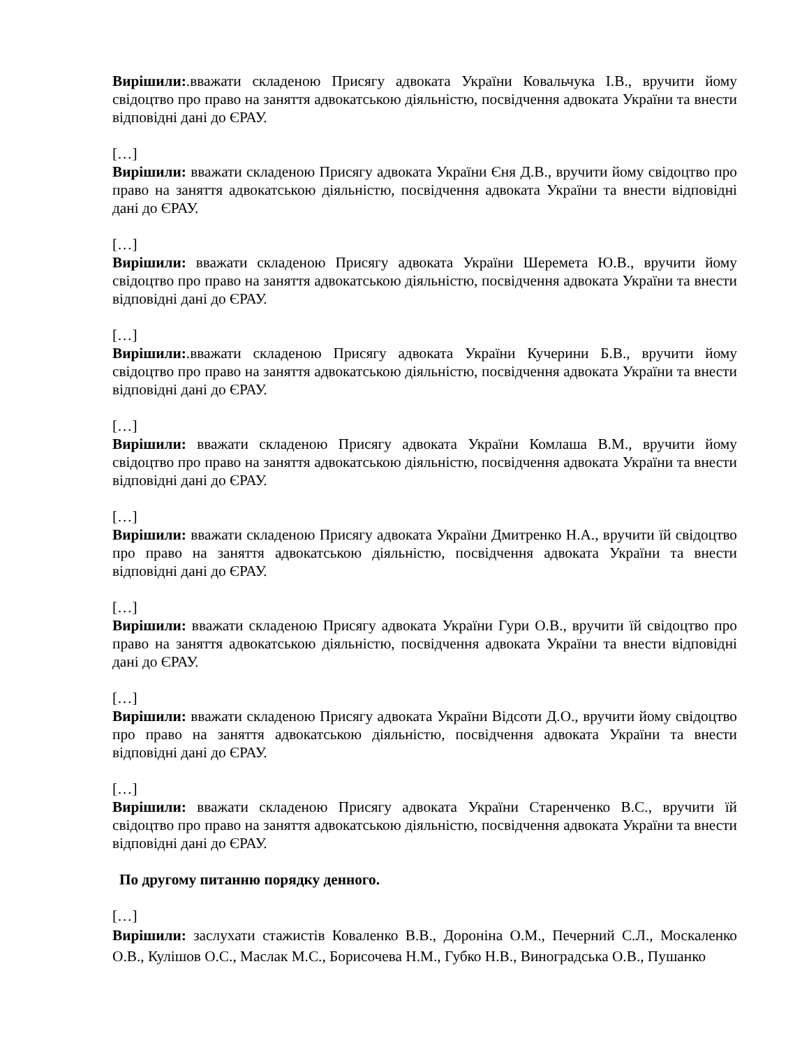Вирішили:.вважати складеною Присягу адвоката України Ковальчука І.В., вручити йому свідоцтво про право на заняття адвокатською діяльністю, посвідчення адвоката України та внести відповідні дані до ЄРАУ.
[…]
Вирішили: вважати складеною Присягу адвоката України Єня Д.В., вручити йому свідоцтво про право на заняття адвокатською діяльністю, посвідчення адвоката України та внести відповідні дані до ЄРАУ.
[…]
Вирішили: вважати складеною Присягу адвоката України Шеремета Ю.В., вручити йому свідоцтво про право на заняття адвокатською діяльністю, посвідчення адвоката України та внести відповідні дані до ЄРАУ.
[…]
Вирішили:.вважати складеною Присягу адвоката України Кучерини Б.В., вручити йому свідоцтво про право на заняття адвокатською діяльністю, посвідчення адвоката України та внести відповідні дані до ЄРАУ.
[…]
Вирішили: вважати складеною Присягу адвоката України Комлаша В.М., вручити йому свідоцтво про право на заняття адвокатською діяльністю, посвідчення адвоката України та внести відповідні дані до ЄРАУ.
[…]
Вирішили: вважати складеною Присягу адвоката України Дмитренко Н.А., вручити їй свідоцтво про право на заняття адвокатською діяльністю, посвідчення адвоката України та внести відповідні дані до ЄРАУ.
[…]
Вирішили: вважати складеною Присягу адвоката України Гури О.В., вручити їй свідоцтво про право на заняття адвокатською діяльністю, посвідчення адвоката України та внести відповідні дані до ЄРАУ.
[…]
Вирішили: вважати складеною Присягу адвоката України Відсоти Д.О., вручити йому свідоцтво про право на заняття адвокатською діяльністю, посвідчення адвоката України та внести відповідні дані до ЄРАУ.
[…]
Вирішили: вважати складеною Присягу адвоката України Старенченко В.С., вручити їй свідоцтво про право на заняття адвокатською діяльністю, посвідчення адвоката України та внести відповідні дані до ЄРАУ.
По другому питанню порядку денного.
[…]
Вирішили: заслухати стажистів Коваленко В.В., Дороніна О.М., Печерний С.Л., Москаленко О.В., Кулішов О.С., Маслак М.С., Борисочева Н.М., Губко Н.В., Виноградська О.В., Пушанко